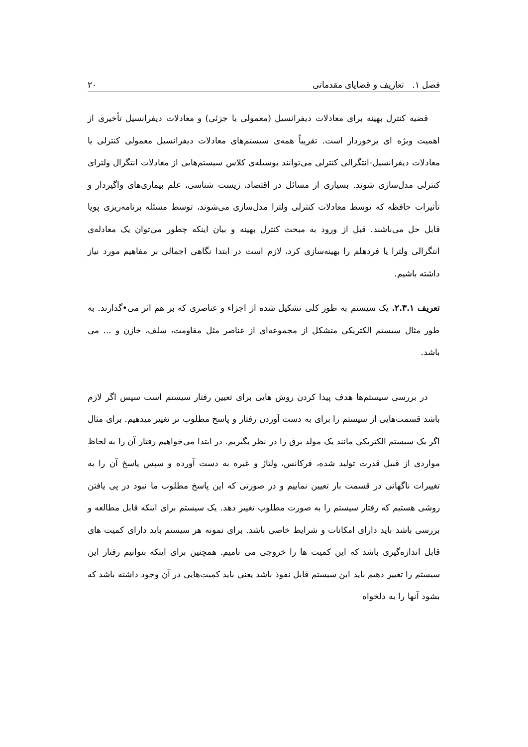فصل ۱. تعاریف و قضایای مقدماتی ۲۰
قضیه کنترل بهینه برای معادلات دیفرانسیل (معمولی یا جزئی) و معادلات دیفرانسیل تأخیری از اهمیت ویژه ای برخوردار است. تقریباً همه‌ی سیستم‌های معادلات دیفرانسیل معمولی کنترلی یا معادلات دیفرانسیل-انتگرالی کنترلی می‌توانند بوسیله‌ی کلاس سیستم‌هایی از معادلات انتگرال ولترای کنترلی مدل‌سازی شوند. بسیاری از مسائل در اقتصاد، زیست شناسی، علم بیماری‌های واگیردار و تأثیرات حافظه که توسط معادلات کنترلی ولترا مدل‌سازی می‌شوند، توسط مسئله برنامه‌ریزی پویا قابل حل می‌باشند. قبل از ورود به مبحث کنترل بهینه و بیان اینکه چطور می‌توان یک معادله‌ی انتگرالی ولترا یا فردهلم را بهینه‌سازی کرد، لازم است در ابتدا نگاهی اجمالی بر مفاهیم مورد نیاز داشته باشیم.
تعریف ۲.۳.۱. یک سیستم به طور کلی تشکیل شده از اجزاء و عناصری که بر هم اثر می•گذارند. به طور مثال سیستم الکتریکی متشکل از مجموعه‌ای از عناصر مثل مقاومت، سلف، خازن و ... می باشد.
در بررسی سیستم‌ها هدف پیدا کردن روش هایی برای تعیین رفتار سیستم است سپس اگر لازم باشد قسمت‌هایی از سیستم را برای به دست آوردن رفتار و پاسخ مطلوب تر تغییر میدهیم. برای مثال اگر یک سیستم الکتریکی مانند یک مولد برق را در نظر بگیریم. در ابتدا می‌خواهیم رفتار آن را به لحاظ مواردی از قبیل قدرت تولید شده، فرکانس، ولتاژ و غیره به دست آورده و سپس پاسخ آن را به تغییرات ناگهانی در قسمت بار تعیین نماییم و در صورتی که این پاسخ مطلوب ما نبود در پی یافتن روشی هستیم که رفتار سیستم را به صورت مطلوب تغییر دهد. یک سیستم برای اینکه قابل مطالعه و بررسی باشد باید دارای امکانات و شرایط خاصی باشد. برای نمونه هر سیستم باید دارای کمیت های قابل اندازه‌گیری باشد که این کمیت ها را خروجی می نامیم. همچنین برای اینکه بتوانیم رفتار این سیستم را تغییر دهیم باید این سیستم قابل نفوذ باشد یعنی باید کمیت‌هایی در آن وجود داشته باشد که بشود آنها را به دلخواه